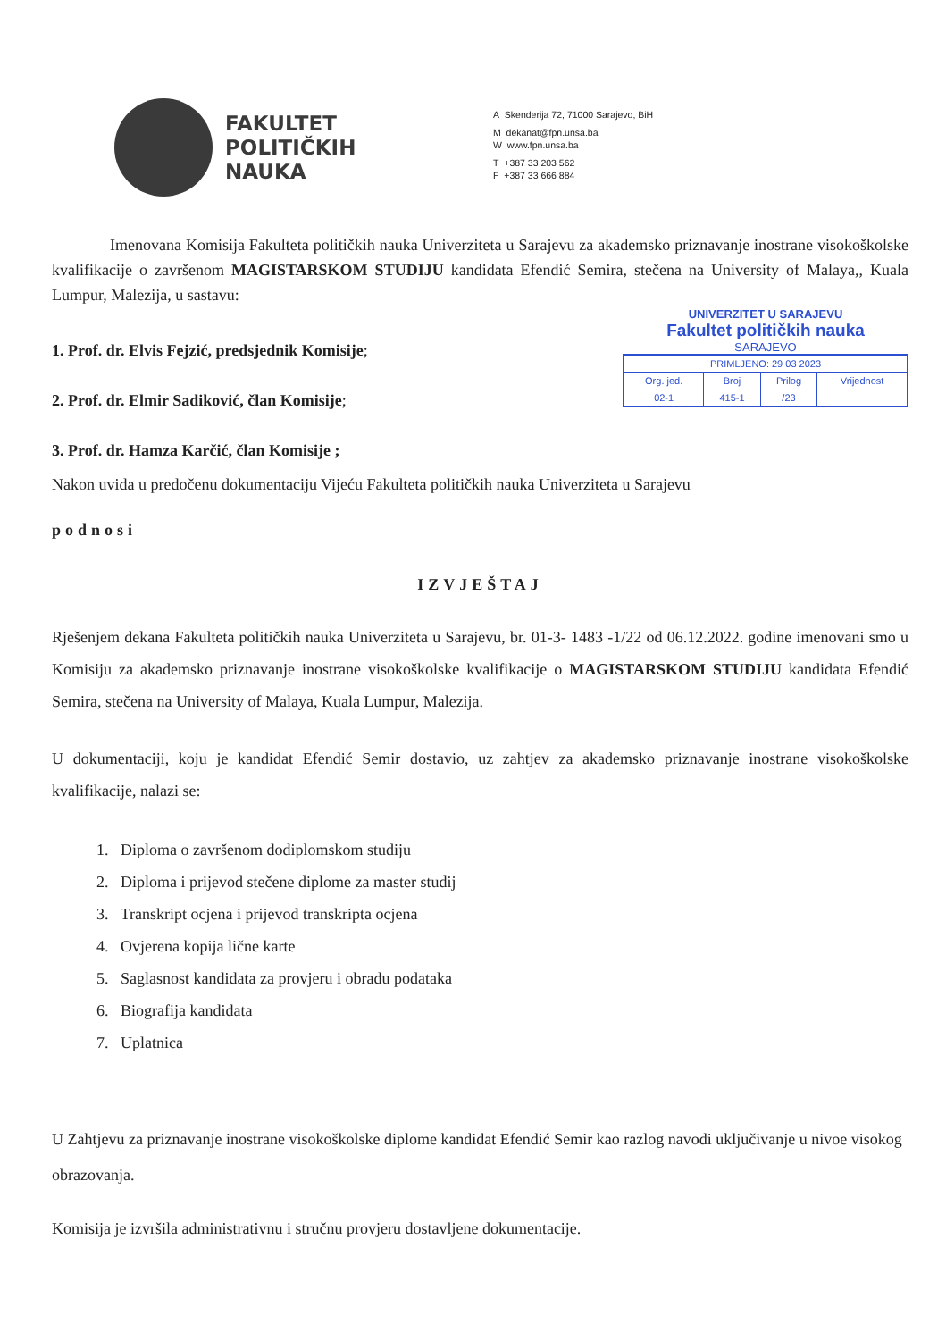FAKULTET
POLITIČKIH
NAUKA
A Skenderija 72, 71000 Sarajevo, BiH
M dekanat@fpn.unsa.ba
W www.fpn.unsa.ba
T +387 33 203 562
F +387 33 666 884
Imenovana Komisija Fakulteta političkih nauka Univerziteta u Sarajevu za akademsko priznavanje inostrane visokoškolske kvalifikacije o završenom MAGISTARSKOM STUDIJU kandidata Efendić Semira, stečena na University of Malaya,, Kuala Lumpur, Malezija, u sastavu:
1. Prof. dr. Elvis Fejzić, predsjednik Komisije;
2. Prof. dr. Elmir Sadiković, član Komisije;
3. Prof. dr. Hamza Karčić, član Komisije ;
UNIVERZITET U SARAJEVU
Fakultet političkih nauka
SARAJEVO
| PRIMLJENO: 29 03 2023 | | | |
| Org. jed. | Broj | Prilog | Vrijednost |
| 02-1 | 415-1 | /23 | |
Nakon uvida u predočenu dokumentaciju Vijeću Fakulteta političkih nauka Univerziteta u Sarajevu
podnosi
IZVJEŠTAJ
Rješenjem dekana Fakulteta političkih nauka Univerziteta u Sarajevu, br. 01-3- 1483 -1/22 od 06.12.2022. godine imenovani smo u Komisiju za akademsko priznavanje inostrane visokoškolske kvalifikacije o MAGISTARSKOM STUDIJU kandidata Efendić Semira, stečena na University of Malaya, Kuala Lumpur, Malezija.
U dokumentaciji, koju je kandidat Efendić Semir dostavio, uz zahtjev za akademsko priznavanje inostrane visokoškolske kvalifikacije, nalazi se:
1. Diploma o završenom dodiplomskom studiju
2. Diploma i prijevod stečene diplome za master studij
3. Transkript ocjena i prijevod transkripta ocjena
4. Ovjerena kopija lične karte
5. Saglasnost kandidata za provjeru i obradu podataka
6. Biografija kandidata
7. Uplatnica
U Zahtjevu za priznavanje inostrane visokoškolske diplome kandidat Efendić Semir kao razlog navodi uključivanje u nivoe visokog obrazovanja.
Komisija je izvršila administrativnu i stručnu provjeru dostavljene dokumentacije.